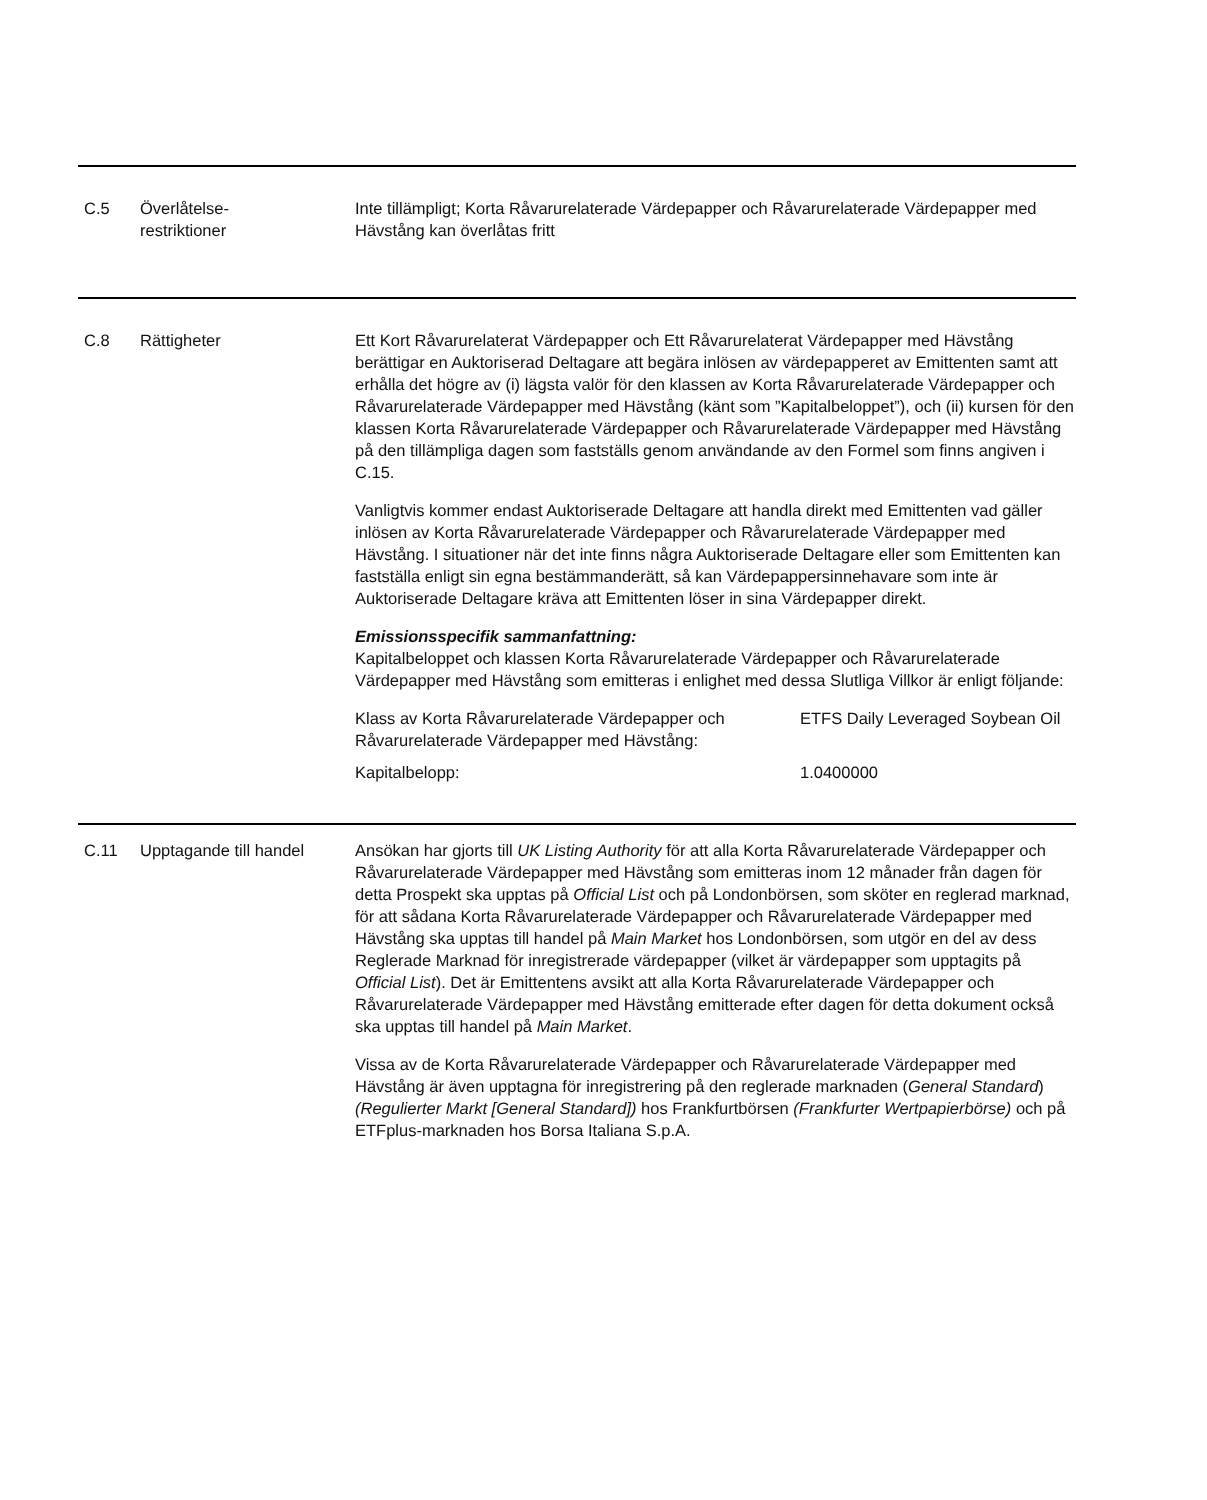C.5 Överlåtelse-
restriktioner
Inte tillämpligt; Korta Råvarurelaterade Värdepapper och Råvarurelaterade Värdepapper med Hävstång kan överlåtas fritt
C.8 Rättigheter Ett Kort Råvarurelaterat Värdepapper och Ett Råvarurelaterat Värdepapper med Hävstång berättigar en Auktoriserad Deltagare att begära inlösen av värdepapperet av Emittenten samt att erhålla det högre av (i) lägsta valör för den klassen av Korta Råvarurelaterade Värdepapper och Råvarurelaterade Värdepapper med Hävstång (känt som ”Kapitalbeloppet”), och (ii) kursen för den klassen Korta Råvarurelaterade Värdepapper och Råvarurelaterade Värdepapper med Hävstång på den tillämpliga dagen som fastställs genom användande av den Formel som finns angiven i C.15.
Vanligtvis kommer endast Auktoriserade Deltagare att handla direkt med Emittenten vad gäller inlösen av Korta Råvarurelaterade Värdepapper och Råvarurelaterade Värdepapper med Hävstång. I situationer när det inte finns några Auktoriserade Deltagare eller som Emittenten kan fastställa enligt sin egna bestämmanderätt, så kan Värdepappersinnehavare som inte är Auktoriserade Deltagare kräva att Emittenten löser in sina Värdepapper direkt.
Emissionsspecifik sammanfattning:
Kapitalbeloppet och klassen Korta Råvarurelaterade Värdepapper och Råvarurelaterade Värdepapper med Hävstång som emitteras i enlighet med dessa Slutliga Villkor är enligt följande:
| Klass av Korta Råvarurelaterade Värdepapper och Råvarurelaterade Värdepapper med Hävstång: | ETFS Daily Leveraged Soybean Oil |
| Kapitalbelopp: | 1.0400000 |
C.11 Upptagande till handel
Ansökan har gjorts till UK Listing Authority för att alla Korta Råvarurelaterade Värdepapper och Råvarurelaterade Värdepapper med Hävstång som emitteras inom 12 månader från dagen för detta Prospekt ska upptas på Official List och på Londonbörsen, som sköter en reglerad marknad, för att sådana Korta Råvarurelaterade Värdepapper och Råvarurelaterade Värdepapper med Hävstång ska upptas till handel på Main Market hos Londonbörsen, som utgör en del av dess Reglerade Marknad för inregistrerade värdepapper (vilket är värdepapper som upptagits på Official List). Det är Emittentens avsikt att alla Korta Råvarurelaterade Värdepapper och Råvarurelaterade Värdepapper med Hävstång emitterade efter dagen för detta dokument också ska upptas till handel på Main Market.
Vissa av de Korta Råvarurelaterade Värdepapper och Råvarurelaterade Värdepapper med Hävstång är även upptagna för inregistrering på den reglerade marknaden (General Standard) (Regulierter Markt [General Standard]) hos Frankfurtbörsen (Frankfurter Wertpapierbörse) och på ETFplus-marknaden hos Borsa Italiana S.p.A.